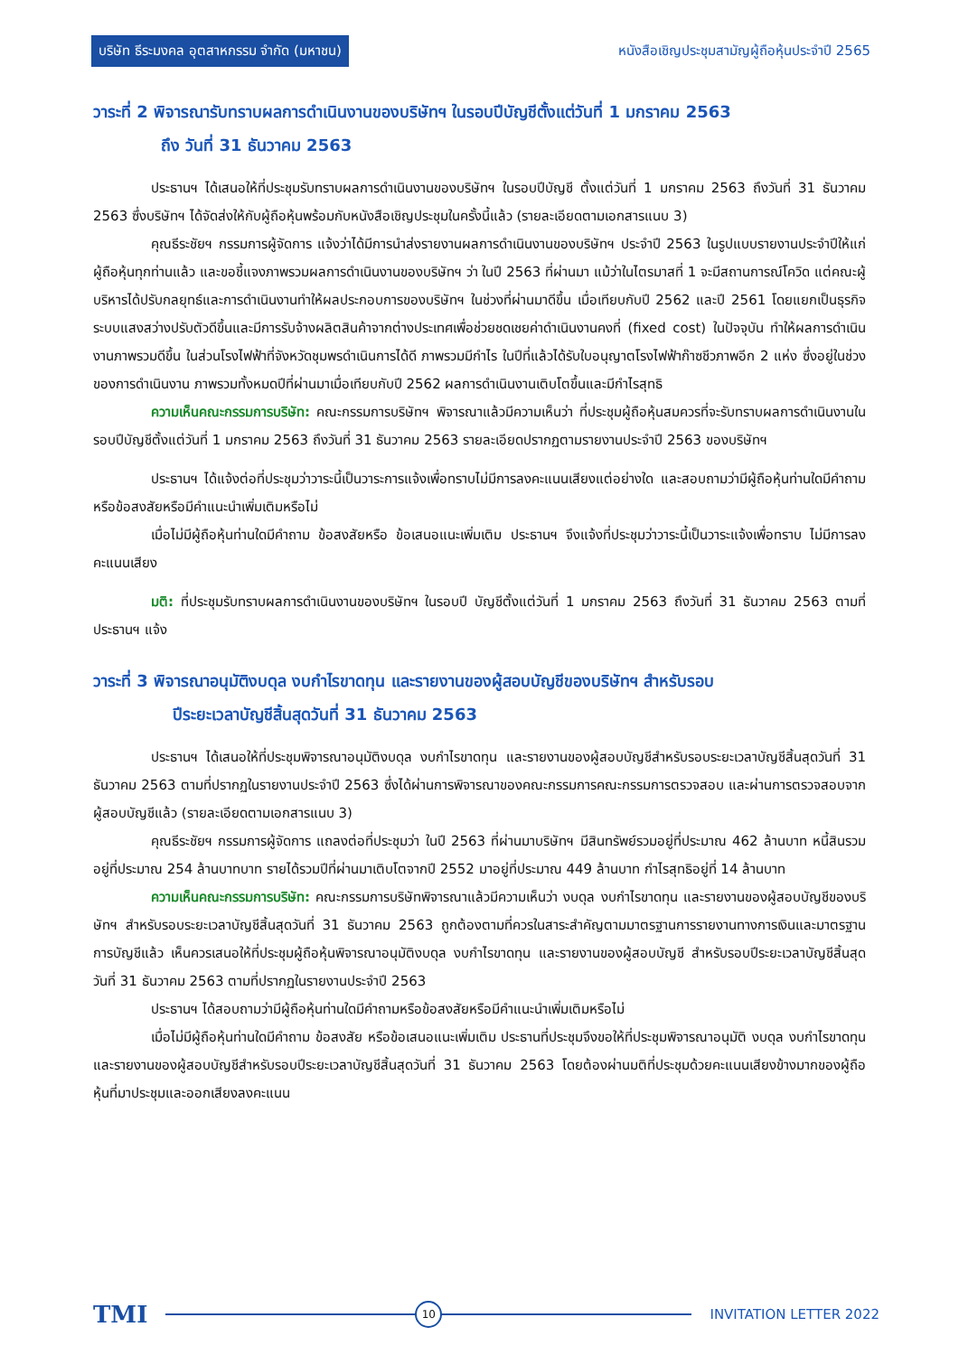บริษัท ธีระมงคล อุตสาหกรรม จำกัด (มหาชน) หนังสือเชิญประชุมสามัญผู้ถือหุ้นประจำปี 2565
วาระที่ 2 พิจารณารับทราบผลการดำเนินงานของบริษัทฯ ในรอบปีบัญชีตั้งแต่วันที่ 1 มกราคม 2563
ถึง วันที่ 31 ธันวาคม 2563
ประธานฯ ได้เสนอให้ที่ประชุมรับทราบผลการดำเนินงานของบริษัทฯ ในรอบปีบัญชี ตั้งแต่วันที่ 1 มกราคม 2563 ถึงวันที่ 31 ธันวาคม 2563 ซึ่งบริษัทฯ ได้จัดส่งให้กับผู้ถือหุ้นพร้อมกับหนังสือเชิญประชุมในครั้งนี้แล้ว (รายละเอียดตามเอกสารแนบ 3)
คุณธีระชัยฯ กรรมการผู้จัดการ แจ้งว่าได้มีการนำส่งรายงานผลการดำเนินงานของบริษัทฯ ประจำปี 2563 ในรูปแบบรายงานประจำปีให้แก่ผู้ถือหุ้นทุกท่านแล้ว และขอชี้แจงภาพรวมผลการดำเนินงานของบริษัทฯ ว่า ในปี 2563 ที่ผ่านมา แม้ว่าในไตรมาสที่ 1 จะมีสถานการณ์โควิด แต่คณะผู้บริหารได้ปรับกลยุทธ์และการดำเนินงานทำให้ผลประกอบการของบริษัทฯ ในช่วงที่ผ่านมาดีขึ้น เมื่อเทียบกับปี 2562 และปี 2561 โดยแยกเป็นธุรกิจระบบแสงสว่างปรับตัวดีขึ้นและมีการรับจ้างผลิตสินค้าจากต่างประเทศเพื่อช่วยชดเชยค่าดำเนินงานคงที่ (fixed cost) ในปัจจุบัน ทำให้ผลการดำเนินงานภาพรวมดีขึ้น ในส่วนโรงไฟฟ้าที่จังหวัดชุมพรดำเนินการได้ดี ภาพรวมมีกำไร ในปีที่แล้วได้รับใบอนุญาตโรงไฟฟ้าก๊าซชีวภาพอีก 2 แห่ง ซึ่งอยู่ในช่วงของการดำเนินงาน ภาพรวมทั้งหมดปีที่ผ่านมาเมื่อเทียบกับปี 2562 ผลการดำเนินงานเติบโตขึ้นและมีกำไรสุทธิ
ความเห็นคณะกรรมการบริษัท: คณะกรรมการบริษัทฯ พิจารณาแล้วมีความเห็นว่า ที่ประชุมผู้ถือหุ้นสมควรที่จะรับทราบผลการดำเนินงานในรอบปีบัญชีตั้งแต่วันที่ 1 มกราคม 2563 ถึงวันที่ 31 ธันวาคม 2563 รายละเอียดปรากฏตามรายงานประจำปี 2563 ของบริษัทฯ
ประธานฯ ได้แจ้งต่อที่ประชุมว่าวาระนี้เป็นวาระการแจ้งเพื่อทราบไม่มีการลงคะแนนเสียงแต่อย่างใด และสอบถามว่ามีผู้ถือหุ้นท่านใดมีคำถามหรือข้อสงสัยหรือมีคำแนะนำเพิ่มเติมหรือไม่
เมื่อไม่มีผู้ถือหุ้นท่านใดมีคำถาม ข้อสงสัยหรือ ข้อเสนอแนะเพิ่มเติม ประธานฯ จึงแจ้งที่ประชุมว่าวาระนี้เป็นวาระแจ้งเพื่อทราบ ไม่มีการลงคะแนนเสียง
มติ: ที่ประชุมรับทราบผลการดำเนินงานของบริษัทฯ ในรอบปี บัญชีตั้งแต่วันที่ 1 มกราคม 2563 ถึงวันที่ 31 ธันวาคม 2563 ตามที่ประธานฯ แจ้ง
วาระที่ 3 พิจารณาอนุมัติงบดุล งบกำไรขาดทุน และรายงานของผู้สอบบัญชีของบริษัทฯ สำหรับรอบ
ปีระยะเวลาบัญชีสิ้นสุดวันที่ 31 ธันวาคม 2563
ประธานฯ ได้เสนอให้ที่ประชุมพิจารณาอนุมัติงบดุล งบกำไรขาดทุน และรายงานของผู้สอบบัญชีสำหรับรอบระยะเวลาบัญชีสิ้นสุดวันที่ 31 ธันวาคม 2563 ตามที่ปรากฏในรายงานประจำปี 2563 ซึ่งได้ผ่านการพิจารณาของคณะกรรมการคณะกรรมการตรวจสอบ และผ่านการตรวจสอบจากผู้สอบบัญชีแล้ว (รายละเอียดตามเอกสารแนบ 3)
คุณธีระชัยฯ กรรมการผู้จัดการ แถลงต่อที่ประชุมว่า ในปี 2563 ที่ผ่านมาบริษัทฯ มีสินทรัพย์รวมอยู่ที่ประมาณ 462 ล้านบาท หนี้สินรวมอยู่ที่ประมาณ 254 ล้านบาทบาท รายได้รวมปีที่ผ่านมาเติบโตจากปี 2552 มาอยู่ที่ประมาณ 449 ล้านบาท กำไรสุทธิอยู่ที่ 14 ล้านบาท
ความเห็นคณะกรรมการบริษัท: คณะกรรมการบริษัทพิจารณาแล้วมีความเห็นว่า งบดุล งบกำไรขาดทุน และรายงานของผู้สอบบัญชีของบริษัทฯ สำหรับรอบระยะเวลาบัญชีสิ้นสุดวันที่ 31 ธันวาคม 2563 ถูกต้องตามที่ควรในสาระสำคัญตามมาตรฐานการรายงานทางการเงินและมาตรฐานการบัญชีแล้ว เห็นควรเสนอให้ที่ประชุมผู้ถือหุ้นพิจารณาอนุมัติงบดุล งบกำไรขาดทุน และรายงานของผู้สอบบัญชี สำหรับรอบปีระยะเวลาบัญชีสิ้นสุดวันที่ 31 ธันวาคม 2563 ตามที่ปรากฏในรายงานประจำปี 2563
ประธานฯ ได้สอบถามว่ามีผู้ถือหุ้นท่านใดมีคำถามหรือข้อสงสัยหรือมีคำแนะนำเพิ่มเติมหรือไม่
เมื่อไม่มีผู้ถือหุ้นท่านใดมีคำถาม ข้อสงสัย หรือข้อเสนอแนะเพิ่มเติม ประธานที่ประชุมจึงขอให้ที่ประชุมพิจารณาอนุมัติ งบดุล งบกำไรขาดทุน และรายงานของผู้สอบบัญชีสำหรับรอบปีระยะเวลาบัญชีสิ้นสุดวันที่ 31 ธันวาคม 2563 โดยต้องผ่านมติที่ประชุมด้วยคะแนนเสียงข้างมากของผู้ถือหุ้นที่มาประชุมและออกเสียงลงคะแนน
TMI
10
INVITATION LETTER 2022